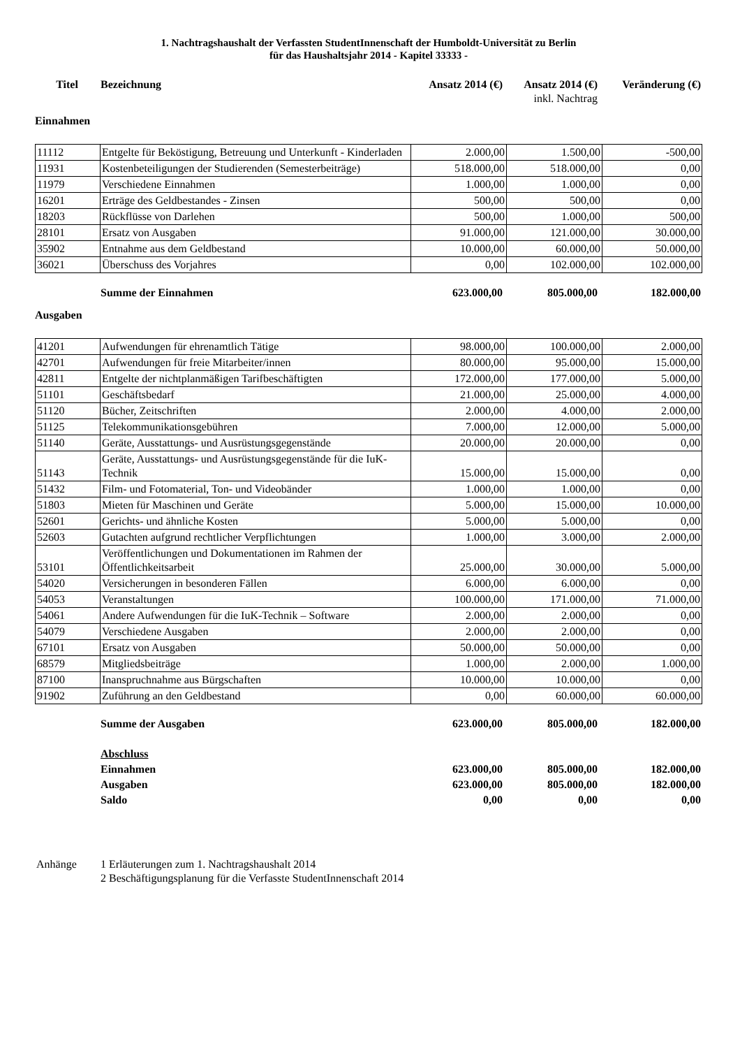1. Nachtragshaushalt der Verfassten StudentInnenschaft der Humboldt-Universität zu Berlin
für das Haushaltsjahr 2014 - Kapitel 33333 -
| Titel | Bezeichnung | Ansatz 2014 (€) | Ansatz 2014 (€) inkl. Nachtrag | Veränderung (€) |
| --- | --- | --- | --- | --- |
Einnahmen
| 11112 | Entgelte für Beköstigung, Betreuung und Unterkunft - Kinderladen | 2.000,00 | 1.500,00 | -500,00 |
| 11931 | Kostenbeteiligungen der Studierenden (Semesterbeiträge) | 518.000,00 | 518.000,00 | 0,00 |
| 11979 | Verschiedene Einnahmen | 1.000,00 | 1.000,00 | 0,00 |
| 16201 | Erträge des Geldbestandes - Zinsen | 500,00 | 500,00 | 0,00 |
| 18203 | Rückflüsse von Darlehen | 500,00 | 1.000,00 | 500,00 |
| 28101 | Ersatz von Ausgaben | 91.000,00 | 121.000,00 | 30.000,00 |
| 35902 | Entnahme aus dem Geldbestand | 10.000,00 | 60.000,00 | 50.000,00 |
| 36021 | Überschuss des Vorjahres | 0,00 | 102.000,00 | 102.000,00 |
| | Summe der Einnahmen | 623.000,00 | 805.000,00 | 182.000,00 |
Ausgaben
| 41201 | Aufwendungen für ehrenamtlich Tätige | 98.000,00 | 100.000,00 | 2.000,00 |
| 42701 | Aufwendungen für freie Mitarbeiter/innen | 80.000,00 | 95.000,00 | 15.000,00 |
| 42811 | Entgelte der nichtplanmäßigen Tarifbeschäftigten | 172.000,00 | 177.000,00 | 5.000,00 |
| 51101 | Geschäftsbedarf | 21.000,00 | 25.000,00 | 4.000,00 |
| 51120 | Bücher, Zeitschriften | 2.000,00 | 4.000,00 | 2.000,00 |
| 51125 | Telekommunikationsgebühren | 7.000,00 | 12.000,00 | 5.000,00 |
| 51140 | Geräte, Ausstattungs- und Ausrüstungsgegenstände | 20.000,00 | 20.000,00 | 0,00 |
| 51143 | Geräte, Ausstattungs- und Ausrüstungsgegenstände für die IuK-Technik | 15.000,00 | 15.000,00 | 0,00 |
| 51432 | Film- und Fotomaterial, Ton- und Videobänder | 1.000,00 | 1.000,00 | 0,00 |
| 51803 | Mieten für Maschinen und Geräte | 5.000,00 | 15.000,00 | 10.000,00 |
| 52601 | Gerichts- und ähnliche Kosten | 5.000,00 | 5.000,00 | 0,00 |
| 52603 | Gutachten aufgrund rechtlicher Verpflichtungen | 1.000,00 | 3.000,00 | 2.000,00 |
| 53101 | Veröffentlichungen und Dokumentationen im Rahmen der Öffentlichkeitsarbeit | 25.000,00 | 30.000,00 | 5.000,00 |
| 54020 | Versicherungen in besonderen Fällen | 6.000,00 | 6.000,00 | 0,00 |
| 54053 | Veranstaltungen | 100.000,00 | 171.000,00 | 71.000,00 |
| 54061 | Andere Aufwendungen für die IuK-Technik – Software | 2.000,00 | 2.000,00 | 0,00 |
| 54079 | Verschiedene Ausgaben | 2.000,00 | 2.000,00 | 0,00 |
| 67101 | Ersatz von Ausgaben | 50.000,00 | 50.000,00 | 0,00 |
| 68579 | Mitgliedsbeiträge | 1.000,00 | 2.000,00 | 1.000,00 |
| 87100 | Inanspruchnahme aus Bürgschaften | 10.000,00 | 10.000,00 | 0,00 |
| 91902 | Zuführung an den Geldbestand | 0,00 | 60.000,00 | 60.000,00 |
| | Summe der Ausgaben | 623.000,00 | 805.000,00 | 182.000,00 |
| | Abschluss | | | |
| | Einnahmen | 623.000,00 | 805.000,00 | 182.000,00 |
| | Ausgaben | 623.000,00 | 805.000,00 | 182.000,00 |
| | Saldo | 0,00 | 0,00 | 0,00 |
| Anhänge | 1 Erläuterungen zum 1. Nachtragshaushalt 2014 2 Beschäftigungsplanung für die Verfasste StudentInnenschaft 2014 |